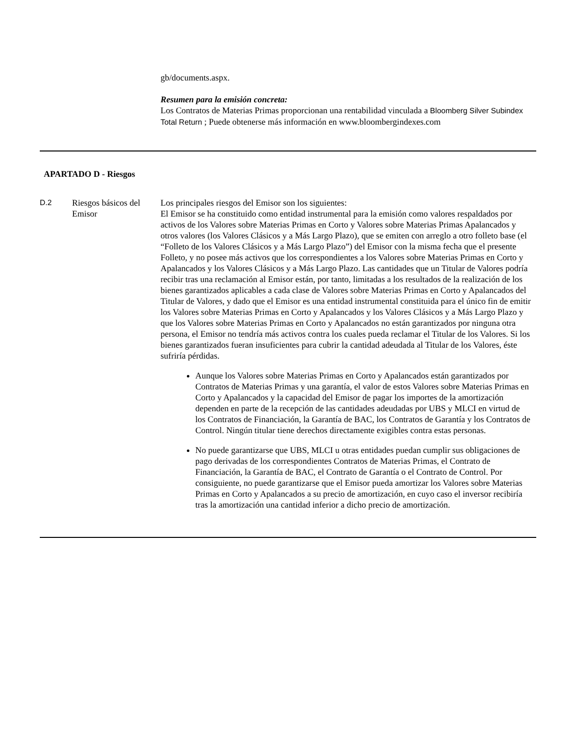gb/documents.aspx.
Resumen para la emisión concreta:
Los Contratos de Materias Primas proporcionan una rentabilidad vinculada a Bloomberg Silver Subindex Total Return ; Puede obtenerse más información en www.bloombergindexes.com
APARTADO D - Riesgos
| D.2 | Riesgos básicos del Emisor | Los principales riesgos del Emisor son los siguientes: El Emisor se ha constituido como entidad instrumental para la emisión como valores respaldados por activos de los Valores sobre Materias Primas en Corto y Valores sobre Materias Primas Apalancados y otros valores (los Valores Clásicos y a Más Largo Plazo), que se emiten con arreglo a otro folleto base (el “Folleto de los Valores Clásicos y a Más Largo Plazo”) del Emisor con la misma fecha que el presente Folleto, y no posee más activos que los correspondientes a los Valores sobre Materias Primas en Corto y Apalancados y los Valores Clásicos y a Más Largo Plazo. Las cantidades que un Titular de Valores podría recibir tras una reclamación al Emisor están, por tanto, limitadas a los resultados de la realización de los bienes garantizados aplicables a cada clase de Valores sobre Materias Primas en Corto y Apalancados del Titular de Valores, y dado que el Emisor es una entidad instrumental constituida para el único fin de emitir los Valores sobre Materias Primas en Corto y Apalancados y los Valores Clásicos y a Más Largo Plazo y que los Valores sobre Materias Primas en Corto y Apalancados no están garantizados por ninguna otra persona, el Emisor no tendría más activos contra los cuales pueda reclamar el Titular de los Valores. Si los bienes garantizados fueran insuficientes para cubrir la cantidad adeudada al Titular de los Valores, éste sufriría pérdidas. Aunque los Valores sobre Materias Primas en Corto y Apalancados están garantizados por Contratos de Materias Primas y una garantía, el valor de estos Valores sobre Materias Primas en Corto y Apalancados y la capacidad del Emisor de pagar los importes de la amortización dependen en parte de la recepción de las cantidades adeudadas por UBS y MLCI en virtud de los Contratos de Financiación, la Garantía de BAC, los Contratos de Garantía y los Contratos de Control. Ningún titular tiene derechos directamente exigibles contra estas personas. No puede garantizarse que UBS, MLCI u otras entidades puedan cumplir sus obligaciones de pago derivadas de los correspondientes Contratos de Materias Primas, el Contrato de Financiación, la Garantía de BAC, el Contrato de Garantía o el Contrato de Control. Por consiguiente, no puede garantizarse que el Emisor pueda amortizar los Valores sobre Materias Primas en Corto y Apalancados a su precio de amortización, en cuyo caso el inversor recibiría tras la amortización una cantidad inferior a dicho precio de amortización. |